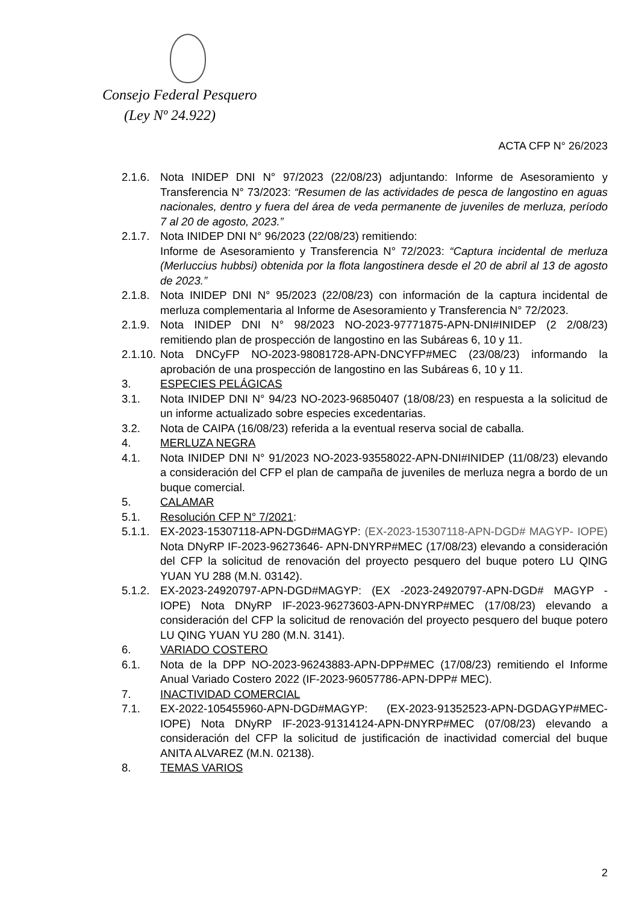Consejo Federal Pesquero
(Ley Nº 24.922)
ACTA CFP N° 26/2023
2.1.6. Nota INIDEP DNI N° 97/2023 (22/08/23) adjuntando: Informe de Asesoramiento y Transferencia N° 73/2023: “Resumen de las actividades de pesca de langostino en aguas nacionales, dentro y fuera del área de veda permanente de juveniles de merluza, período 7 al 20 de agosto, 2023.”
2.1.7. Nota INIDEP DNI N° 96/2023 (22/08/23) remitiendo:
Informe de Asesoramiento y Transferencia N° 72/2023: “Captura incidental de merluza (Merluccius hubbsi) obtenida por la flota langostinera desde el 20 de abril al 13 de agosto de 2023.”
2.1.8. Nota INIDEP DNI N° 95/2023 (22/08/23) con información de la captura incidental de merluza complementaria al Informe de Asesoramiento y Transferencia N° 72/2023.
2.1.9. Nota INIDEP DNI N° 98/2023 NO-2023-97771875-APN-DNI#INIDEP (2 2/08/23) remitiendo plan de prospección de langostino en las Subáreas 6, 10 y 11.
2.1.10. Nota DNCyFP NO-2023-98081728-APN-DNCYFP#MEC (23/08/23) informando la aprobación de una prospección de langostino en las Subáreas 6, 10 y 11.
3. ESPECIES PELÁGICAS
3.1. Nota INIDEP DNI N° 94/23 NO-2023-96850407 (18/08/23) en respuesta a la solicitud de un informe actualizado sobre especies excedentarias.
3.2. Nota de CAIPA (16/08/23) referida a la eventual reserva social de caballa.
4. MERLUZA NEGRA
4.1. Nota INIDEP DNI N° 91/2023 NO-2023-93558022-APN-DNI#INIDEP (11/08/23) elevando a consideración del CFP el plan de campaña de juveniles de merluza negra a bordo de un buque comercial.
5. CALAMAR
5.1. Resolución CFP N° 7/2021:
5.1.1. EX-2023-15307118-APN-DGD#MAGYP: (EX-2023-15307118-APN-DGD# MAGYP- IOPE) Nota DNyRP IF-2023-96273646- APN-DNYRP#MEC (17/08/23) elevando a consideración del CFP la solicitud de renovación del proyecto pesquero del buque potero LU QING YUAN YU 288 (M.N. 03142).
5.1.2. EX-2023-24920797-APN-DGD#MAGYP: (EX -2023-24920797-APN-DGD# MAGYP -IOPE) Nota DNyRP IF-2023-96273603-APN-DNYRP#MEC (17/08/23) elevando a consideración del CFP la solicitud de renovación del proyecto pesquero del buque potero LU QING YUAN YU 280 (M.N. 3141).
6. VARIADO COSTERO
6.1. Nota de la DPP NO-2023-96243883-APN-DPP#MEC (17/08/23) remitiendo el Informe Anual Variado Costero 2022 (IF-2023-96057786-APN-DPP# MEC).
7. INACTIVIDAD COMERCIAL
7.1. EX-2022-105455960-APN-DGD#MAGYP: (EX-2023-91352523-APN-DGDAGYP#MEC-IOPE) Nota DNyRP IF-2023-91314124-APN-DNYRP#MEC (07/08/23) elevando a consideración del CFP la solicitud de justificación de inactividad comercial del buque ANITA ALVAREZ (M.N. 02138).
8. TEMAS VARIOS
2